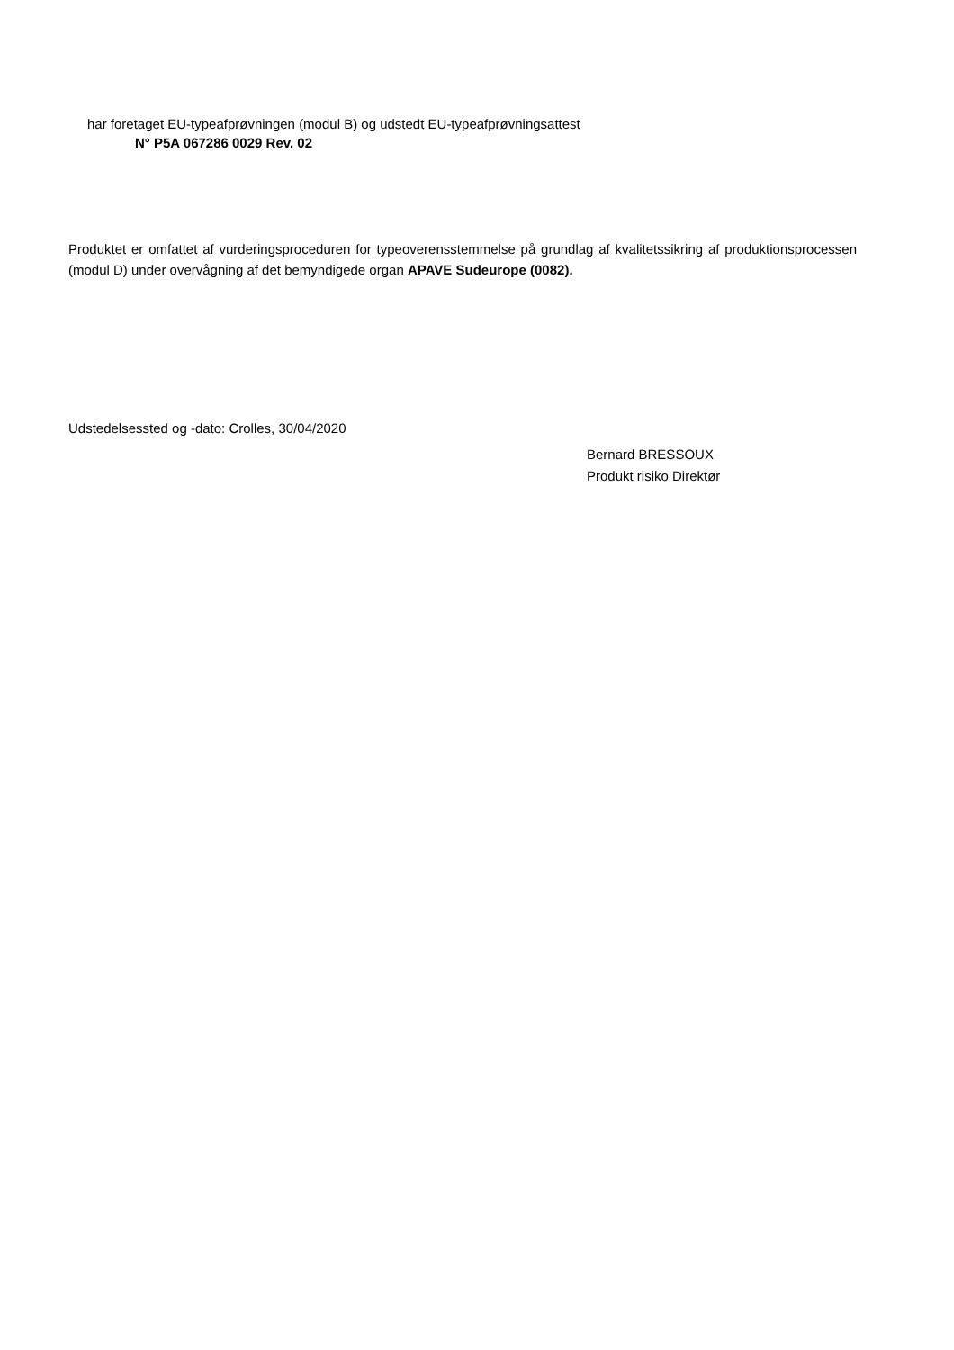har foretaget EU-typeafprøvningen (modul B) og udstedt EU-typeafprøvningsattest
N° P5A 067286 0029 Rev. 02
Produktet er omfattet af vurderingsproceduren for typeoverensstemmelse på grundlag af kvalitetssikring af produktionsprocessen (modul D) under overvågning af det bemyndigede organ APAVE Sudeurope (0082).
Udstedelsessted og -dato: Crolles, 30/04/2020
Bernard BRESSOUX
Produkt risiko Direktør